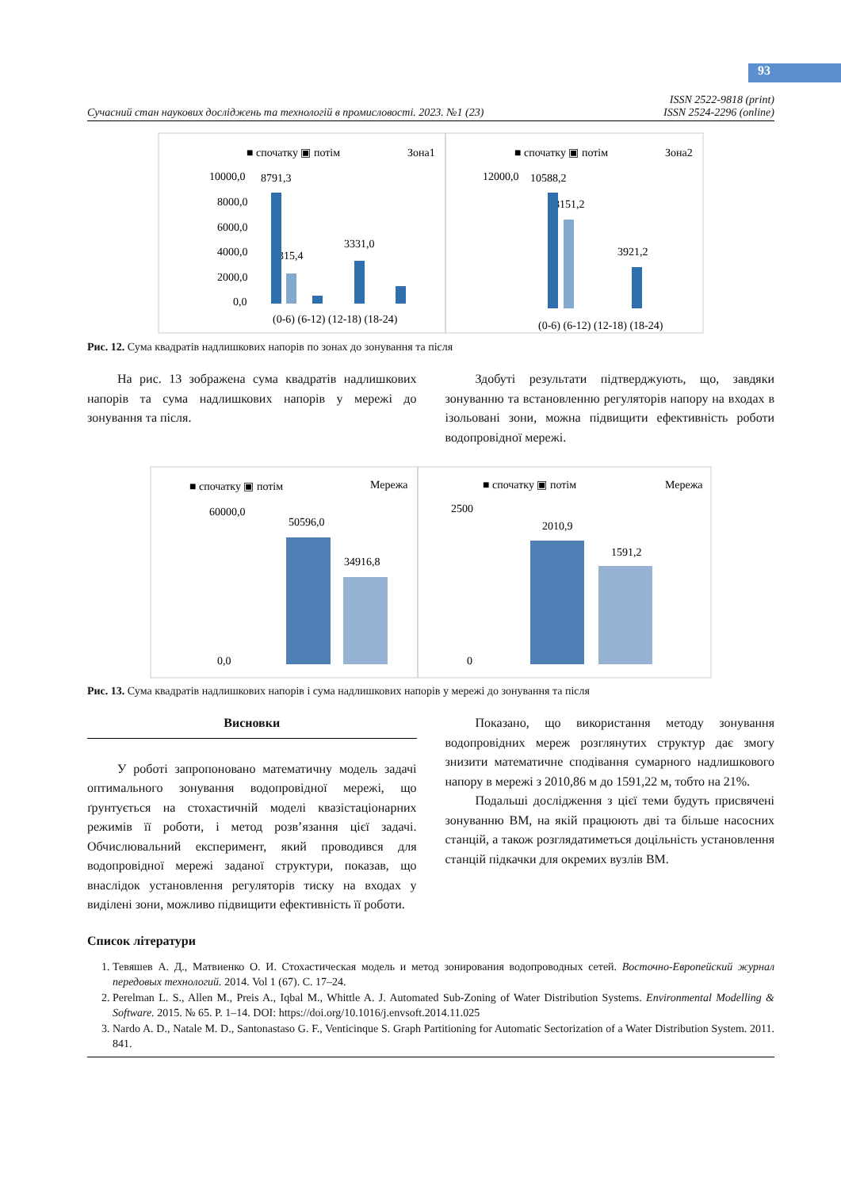93
Сучасний стан наукових досліджень та технологій в промисловості. 2023. №1 (23) ISSN 2522-9818 (print)
ISSN 2524-2296 (online)
■ спочатку ▣ потім
Зона1
10000,0
8000,0
6000,0
4000,0
2000,0
0,0
8791,3
2315,4
3331,0
(0-6) (6-12) (12-18) (18-24)
■ спочатку ▣ потім
Зона2
12000,0
10588,2
8151,2
3921,2
(0-6) (6-12) (12-18) (18-24)
Рис. 12. Сума квадратів надлишкових напорів по зонах до зонування та після
На рис. 13 зображена сума квадратів надлишкових напорів та сума надлишкових напорів у мережі до зонування та після.
Здобуті результати підтверджують, що, завдяки зонуванню та встановленню регуляторів напору на входах в ізольовані зони, можна підвищити ефективність роботи водопровідної мережі.
■ спочатку ▣ потім
Мережа
60000,0
0,0
50596,0
34916,8
■ спочатку ▣ потім
Мережа
2500
0
2010,9
1591,2
Рис. 13. Сума квадратів надлишкових напорів і сума надлишкових напорів у мережі до зонування та після
Висновки
У роботі запропоновано математичну модель задачі оптимального зонування водопровідної мережі, що ґрунтується на стохастичній моделі квазістаціонарних режимів її роботи, і метод розв’язання цієї задачі. Обчислювальний експеримент, який проводився для водопровідної мережі заданої структури, показав, що внаслідок установлення регуляторів тиску на входах у виділені зони, можливо підвищити ефективність її роботи.
Показано, що використання методу зонування водопровідних мереж розглянутих структур дає змогу знизити математичне сподівання сумарного надлишкового напору в мережі з 2010,86 м до 1591,22 м, тобто на 21%.
Подальші дослідження з цієї теми будуть присвячені зонуванню ВМ, на якій працюють дві та більше насосних станцій, а також розглядатиметься доцільність установлення станцій підкачки для окремих вузлів ВМ.
Список літератури
1. Тевяшев А. Д., Матвиенко О. И. Стохастическая модель и метод зонирования водопроводных сетей. Восточно-Европейский журнал передовых технологий. 2014. Vol 1 (67). С. 17–24.
2. Perelman L. S., Allen M., Preis A., Iqbal M., Whittle A. J. Automated Sub-Zoning of Water Distribution Systems. Environmental Modelling & Software. 2015. № 65. P. 1–14. DOI: https://doi.org/10.1016/j.envsoft.2014.11.025
3. Nardo A. D., Natale M. D., Santonastaso G. F., Venticinque S. Graph Partitioning for Automatic Sectorization of a Water Distribution System. 2011. 841.